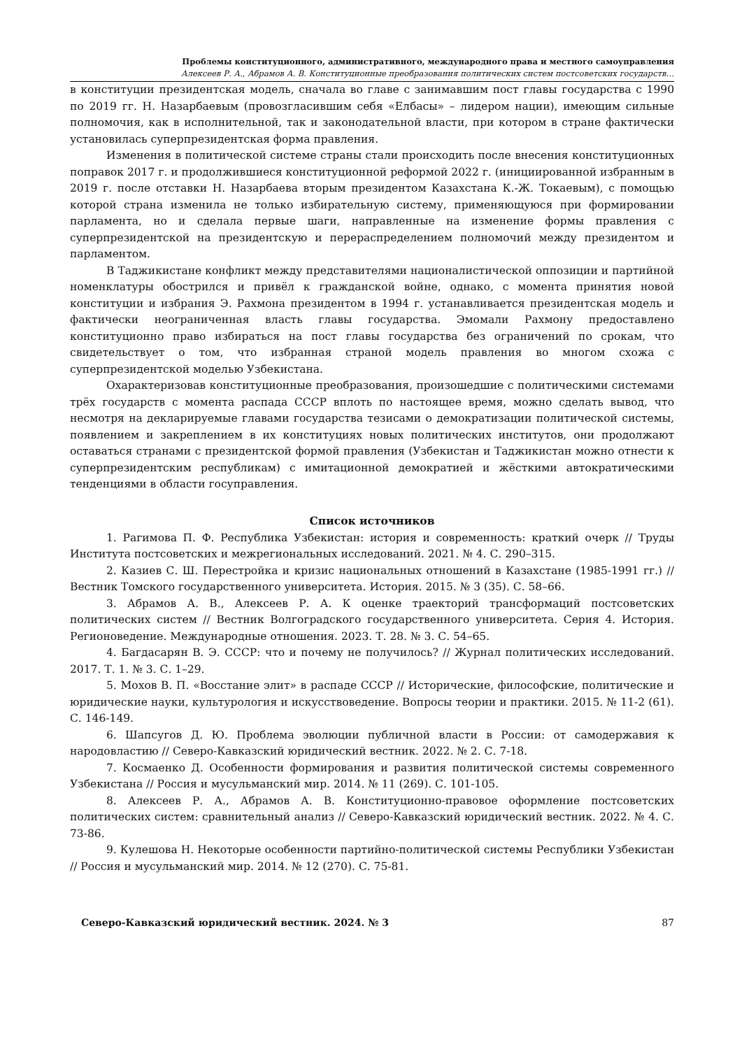Проблемы конституционного, административного, международного права и местного самоуправления
Алексеев Р. А., Абрамов А. В. Конституционные преобразования политических систем постсоветских государств…
в конституции президентская модель, сначала во главе с занимавшим пост главы государства с 1990 по 2019 гг. Н. Назарбаевым (провозгласившим себя «Елбасы» – лидером нации), имеющим сильные полномочия, как в исполнительной, так и законодательной власти, при котором в стране фактически установилась суперпрезидентская форма правления.
Изменения в политической системе страны стали происходить после внесения конституционных поправок 2017 г. и продолжившиеся конституционной реформой 2022 г. (инициированной избранным в 2019 г. после отставки Н. Назарбаева вторым президентом Казахстана К.-Ж. Токаевым), с помощью которой страна изменила не только избирательную систему, применяющуюся при формировании парламента, но и сделала первые шаги, направленные на изменение формы правления с суперпрезидентской на президентскую и перераспределением полномочий между президентом и парламентом.
В Таджикистане конфликт между представителями националистической оппозиции и партийной номенклатуры обострился и привёл к гражданской войне, однако, с момента принятия новой конституции и избрания Э. Рахмона президентом в 1994 г. устанавливается президентская модель и фактически неограниченная власть главы государства. Эмомали Рахмону предоставлено конституционно право избираться на пост главы государства без ограничений по срокам, что свидетельствует о том, что избранная страной модель правления во многом схожа с суперпрезидентской моделью Узбекистана.
Охарактеризовав конституционные преобразования, произошедшие с политическими системами трёх государств с момента распада СССР вплоть по настоящее время, можно сделать вывод, что несмотря на декларируемые главами государства тезисами о демократизации политической системы, появлением и закреплением в их конституциях новых политических институтов, они продолжают оставаться странами с президентской формой правления (Узбекистан и Таджикистан можно отнести к суперпрезидентским республикам) с имитационной демократией и жёсткими автократическими тенденциями в области госуправления.
Список источников
1. Рагимова П. Ф. Республика Узбекистан: история и современность: краткий очерк // Труды Института постсоветских и межрегиональных исследований. 2021. № 4. С. 290–315.
2. Казиев С. Ш. Перестройка и кризис национальных отношений в Казахстане (1985-1991 гг.) // Вестник Томского государственного университета. История. 2015. № 3 (35). С. 58–66.
3. Абрамов А. В., Алексеев Р. А. К оценке траекторий трансформаций постсоветских политических систем // Вестник Волгоградского государственного университета. Серия 4. История. Регионоведение. Международные отношения. 2023. Т. 28. № 3. С. 54–65.
4. Багдасарян В. Э. СССР: что и почему не получилось? // Журнал политических исследований. 2017. Т. 1. № 3. С. 1–29.
5. Мохов В. П. «Восстание элит» в распаде СССР // Исторические, философские, политические и юридические науки, культурология и искусствоведение. Вопросы теории и практики. 2015. № 11-2 (61). С. 146-149.
6. Шапсугов Д. Ю. Проблема эволюции публичной власти в России: от самодержавия к народовластию // Северо-Кавказский юридический вестник. 2022. № 2. С. 7-18.
7. Космаенко Д. Особенности формирования и развития политической системы современного Узбекистана // Россия и мусульманский мир. 2014. № 11 (269). С. 101-105.
8. Алексеев Р. А., Абрамов А. В. Конституционно-правовое оформление постсоветских политических систем: сравнительный анализ // Северо-Кавказский юридический вестник. 2022. № 4. С. 73-86.
9. Кулешова Н. Некоторые особенности партийно-политической системы Республики Узбекистан // Россия и мусульманский мир. 2014. № 12 (270). С. 75-81.
Северо-Кавказский юридический вестник. 2024. № 3 87